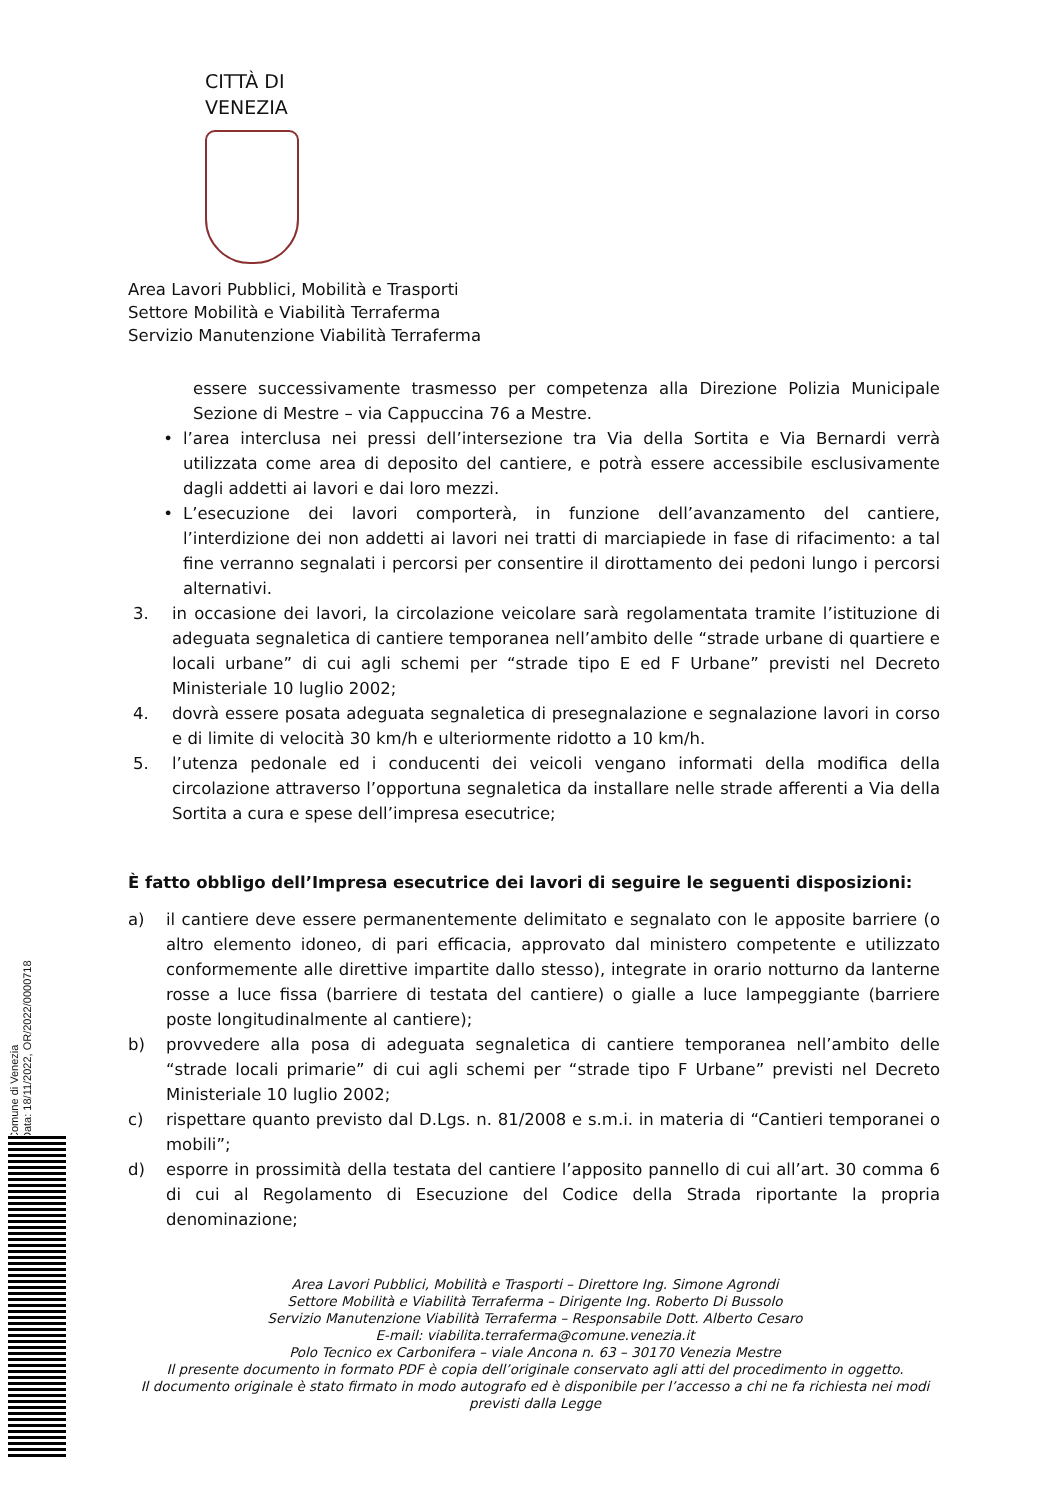CITTÀ DI VENEZIA
Area Lavori Pubblici, Mobilità e Trasporti
Settore Mobilità e Viabilità Terraferma
Servizio Manutenzione Viabilità Terraferma
essere successivamente trasmesso per competenza alla Direzione Polizia Municipale Sezione di Mestre – via Cappuccina 76 a Mestre.
• l’area interclusa nei pressi dell’intersezione tra Via della Sortita e Via Bernardi verrà utilizzata come area di deposito del cantiere, e potrà essere accessibile esclusivamente dagli addetti ai lavori e dai loro mezzi.
• L’esecuzione dei lavori comporterà, in funzione dell’avanzamento del cantiere, l’interdizione dei non addetti ai lavori nei tratti di marciapiede in fase di rifacimento: a tal fine verranno segnalati i percorsi per consentire il dirottamento dei pedoni lungo i percorsi alternativi.
3. in occasione dei lavori, la circolazione veicolare sarà regolamentata tramite l’istituzione di adeguata segnaletica di cantiere temporanea nell’ambito delle “strade urbane di quartiere e locali urbane” di cui agli schemi per “strade tipo E ed F Urbane” previsti nel Decreto Ministeriale 10 luglio 2002;
4. dovrà essere posata adeguata segnaletica di presegnalazione e segnalazione lavori in corso e di limite di velocità 30 km/h e ulteriormente ridotto a 10 km/h.
5. l’utenza pedonale ed i conducenti dei veicoli vengano informati della modifica della circolazione attraverso l’opportuna segnaletica da installare nelle strade afferenti a Via della Sortita a cura e spese dell’impresa esecutrice;
È fatto obbligo dell’Impresa esecutrice dei lavori di seguire le seguenti disposizioni:
a) il cantiere deve essere permanentemente delimitato e segnalato con le apposite barriere (o altro elemento idoneo, di pari efficacia, approvato dal ministero competente e utilizzato conformemente alle direttive impartite dallo stesso), integrate in orario notturno da lanterne rosse a luce fissa (barriere di testata del cantiere) o gialle a luce lampeggiante (barriere poste longitudinalmente al cantiere);
b) provvedere alla posa di adeguata segnaletica di cantiere temporanea nell’ambito delle “strade locali primarie” di cui agli schemi per “strade tipo F Urbane” previsti nel Decreto Ministeriale 10 luglio 2002;
c) rispettare quanto previsto dal D.Lgs. n. 81/2008 e s.m.i. in materia di “Cantieri temporanei o mobili”;
d) esporre in prossimità della testata del cantiere l’apposito pannello di cui all’art. 30 comma 6 di cui al Regolamento di Esecuzione del Codice della Strada riportante la propria denominazione;
Area Lavori Pubblici, Mobilità e Trasporti – Direttore Ing. Simone Agrondi
Settore Mobilità e Viabilità Terraferma – Dirigente Ing. Roberto Di Bussolo
Servizio Manutenzione Viabilità Terraferma – Responsabile Dott. Alberto Cesaro
E-mail: viabilita.terraferma@comune.venezia.it
Polo Tecnico ex Carbonifera – viale Ancona n. 63 – 30170 Venezia Mestre
Il presente documento in formato PDF è copia dell’originale conservato agli atti del procedimento in oggetto.
Il documento originale è stato firmato in modo autografo ed è disponibile per l’accesso a chi ne fa richiesta nei modi previsti dalla Legge
Comune di Venezia
Data: 18/11/2022, OR/2022/0000718